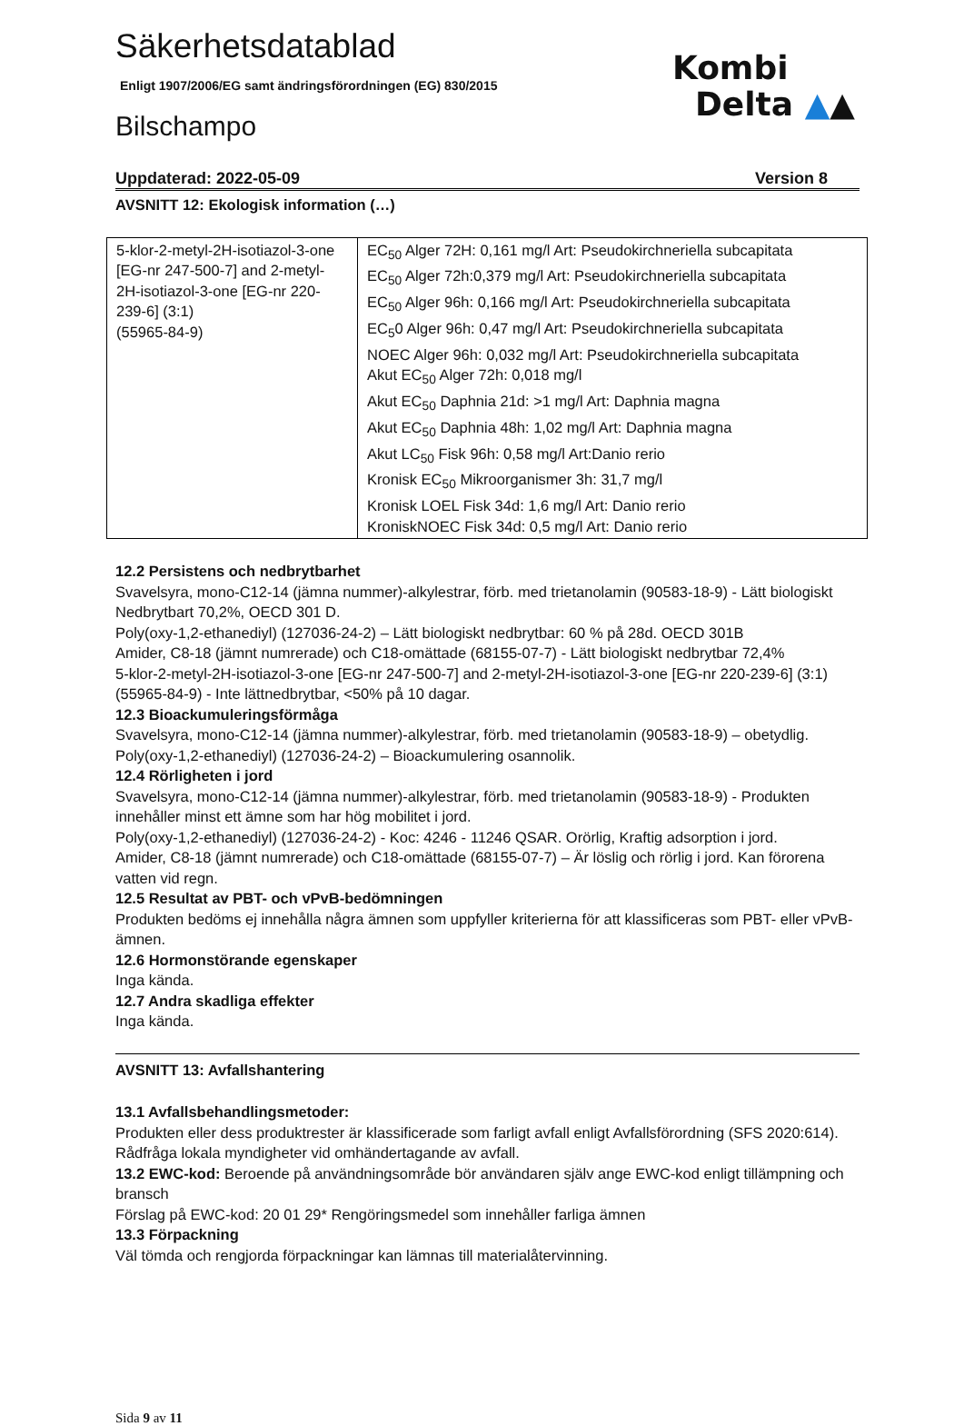Säkerhetsdatablad
Enligt 1907/2006/EG samt ändringsförordningen (EG) 830/2015
Bilschampo
Kombi
Delta ▲▲
Uppdaterad: 2022-05-09 Version 8
AVSNITT 12: Ekologisk information (…)
| 5-klor-2-metyl-2H-isotiazol-3-one [EG-nr 247-500-7] and 2-metyl-2H-isotiazol-3-one [EG-nr 220-239-6] (3:1) (55965-84-9) | EC<sub>50</sub> Alger 72H: 0,161 mg/l Art: Pseudokirchneriella subcapitata EC<sub>50</sub> Alger 72h:0,379 mg/l Art: Pseudokirchneriella subcapitata EC<sub>50</sub> Alger 96h: 0,166 mg/l Art: Pseudokirchneriella subcapitata EC<sub>5</sub>0 Alger 96h: 0,47 mg/l Art: Pseudokirchneriella subcapitata NOEC Alger 96h: 0,032 mg/l Art: Pseudokirchneriella subcapitata Akut EC<sub>50</sub> Alger 72h: 0,018 mg/l Akut EC<sub>50</sub> Daphnia 21d: >1 mg/l Art: Daphnia magna Akut EC<sub>50</sub> Daphnia 48h: 1,02 mg/l Art: Daphnia magna Akut LC<sub>50</sub> Fisk 96h: 0,58 mg/l Art:Danio rerio Kronisk EC<sub>50</sub> Mikroorganismer 3h: 31,7 mg/l Kronisk LOEL Fisk 34d: 1,6 mg/l Art: Danio rerio KroniskNOEC Fisk 34d: 0,5 mg/l Art: Danio rerio |
12.2 Persistens och nedbrytbarhet
Svavelsyra, mono-C12-14 (jämna nummer)-alkylestrar, förb. med trietanolamin (90583-18-9) - Lätt biologiskt Nedbrytbart 70,2%, OECD 301 D.
Poly(oxy-1,2-ethanediyl) (127036-24-2) – Lätt biologiskt nedbrytbar: 60 % på 28d. OECD 301B
Amider, C8-18 (jämnt numrerade) och C18-omättade (68155-07-7) - Lätt biologiskt nedbrytbar 72,4%
5-klor-2-metyl-2H-isotiazol-3-one [EG-nr 247-500-7] and 2-metyl-2H-isotiazol-3-one [EG-nr 220-239-6] (3:1) (55965-84-9) - Inte lättnedbrytbar, <50% på 10 dagar.
12.3 Bioackumuleringsförmåga
Svavelsyra, mono-C12-14 (jämna nummer)-alkylestrar, förb. med trietanolamin (90583-18-9) – obetydlig.
Poly(oxy-1,2-ethanediyl) (127036-24-2) – Bioackumulering osannolik.
12.4 Rörligheten i jord
Svavelsyra, mono-C12-14 (jämna nummer)-alkylestrar, förb. med trietanolamin (90583-18-9) - Produkten innehåller minst ett ämne som har hög mobilitet i jord.
Poly(oxy-1,2-ethanediyl) (127036-24-2) - Koc: 4246 - 11246 QSAR. Orörlig, Kraftig adsorption i jord.
Amider, C8-18 (jämnt numrerade) och C18-omättade (68155-07-7) – Är löslig och rörlig i jord. Kan förorena vatten vid regn.
12.5 Resultat av PBT- och vPvB-bedömningen
Produkten bedöms ej innehålla några ämnen som uppfyller kriterierna för att klassificeras som PBT- eller vPvB-ämnen.
12.6 Hormonstörande egenskaper
Inga kända.
12.7 Andra skadliga effekter
Inga kända.
AVSNITT 13: Avfallshantering
13.1 Avfallsbehandlingsmetoder:
Produkten eller dess produktrester är klassificerade som farligt avfall enligt Avfallsförordning (SFS 2020:614). Rådfråga lokala myndigheter vid omhändertagande av avfall.
13.2 EWC-kod: Beroende på användningsområde bör användaren själv ange EWC-kod enligt tillämpning och bransch
Förslag på EWC-kod: 20 01 29* Rengöringsmedel som innehåller farliga ämnen
13.3 Förpackning
Väl tömda och rengjorda förpackningar kan lämnas till materialåtervinning.
Sida 9 av 11